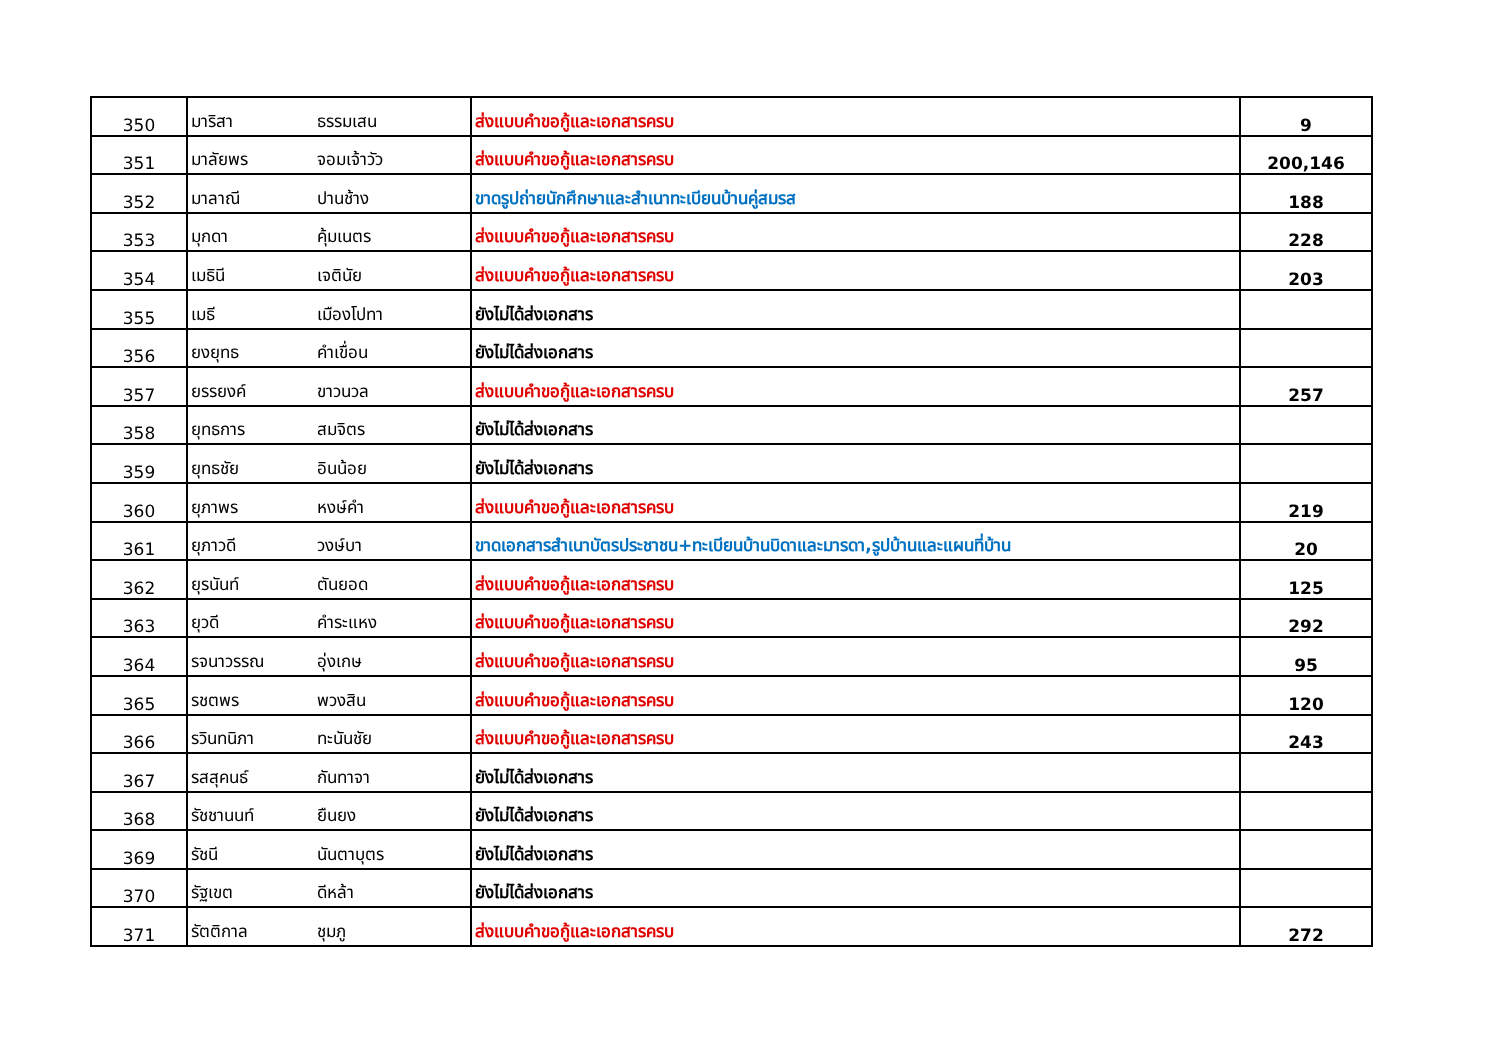| 350 | มาริสา | ธรรมเสน | ส่งแบบคำขอกู้และเอกสารครบ | 9 |
| 351 | มาลัยพร | จอมเจ้าวัว | ส่งแบบคำขอกู้และเอกสารครบ | 200,146 |
| 352 | มาลาณี | ปานช้าง | ขาดรูปถ่ายนักศึกษาและสำเนาทะเบียนบ้านคู่สมรส | 188 |
| 353 | มุกดา | คุ้มเนตร | ส่งแบบคำขอกู้และเอกสารครบ | 228 |
| 354 | เมธินี | เจตินัย | ส่งแบบคำขอกู้และเอกสารครบ | 203 |
| 355 | เมธี | เมืองโปทา | ยังไม่ได้ส่งเอกสาร | |
| 356 | ยงยุทธ | คำเขื่อน | ยังไม่ได้ส่งเอกสาร | |
| 357 | ยรรยงค์ | ขาวนวล | ส่งแบบคำขอกู้และเอกสารครบ | 257 |
| 358 | ยุทธการ | สมจิตร | ยังไม่ได้ส่งเอกสาร | |
| 359 | ยุทธชัย | อินน้อย | ยังไม่ได้ส่งเอกสาร | |
| 360 | ยุภาพร | หงษ์คำ | ส่งแบบคำขอกู้และเอกสารครบ | 219 |
| 361 | ยุภาวดี | วงษ์บา | ขาดเอกสารสำเนาบัตรประชาชน+ทะเบียนบ้านบิดาและมารดา,รูปบ้านและแผนที่บ้าน | 20 |
| 362 | ยุรนันท์ | ตันยอด | ส่งแบบคำขอกู้และเอกสารครบ | 125 |
| 363 | ยุวดี | คำระแหง | ส่งแบบคำขอกู้และเอกสารครบ | 292 |
| 364 | รจนาวรรณ | อุ่งเกษ | ส่งแบบคำขอกู้และเอกสารครบ | 95 |
| 365 | รชตพร | พวงสิน | ส่งแบบคำขอกู้และเอกสารครบ | 120 |
| 366 | รวินทนิภา | ทะนันชัย | ส่งแบบคำขอกู้และเอกสารครบ | 243 |
| 367 | รสสุคนธ์ | กันทาจา | ยังไม่ได้ส่งเอกสาร | |
| 368 | รัชชานนท์ | ยืนยง | ยังไม่ได้ส่งเอกสาร | |
| 369 | รัชนี | นันตาบุตร | ยังไม่ได้ส่งเอกสาร | |
| 370 | รัฐเขต | ดีหล้า | ยังไม่ได้ส่งเอกสาร | |
| 371 | รัตติกาล | ชุมภู | ส่งแบบคำขอกู้และเอกสารครบ | 272 |